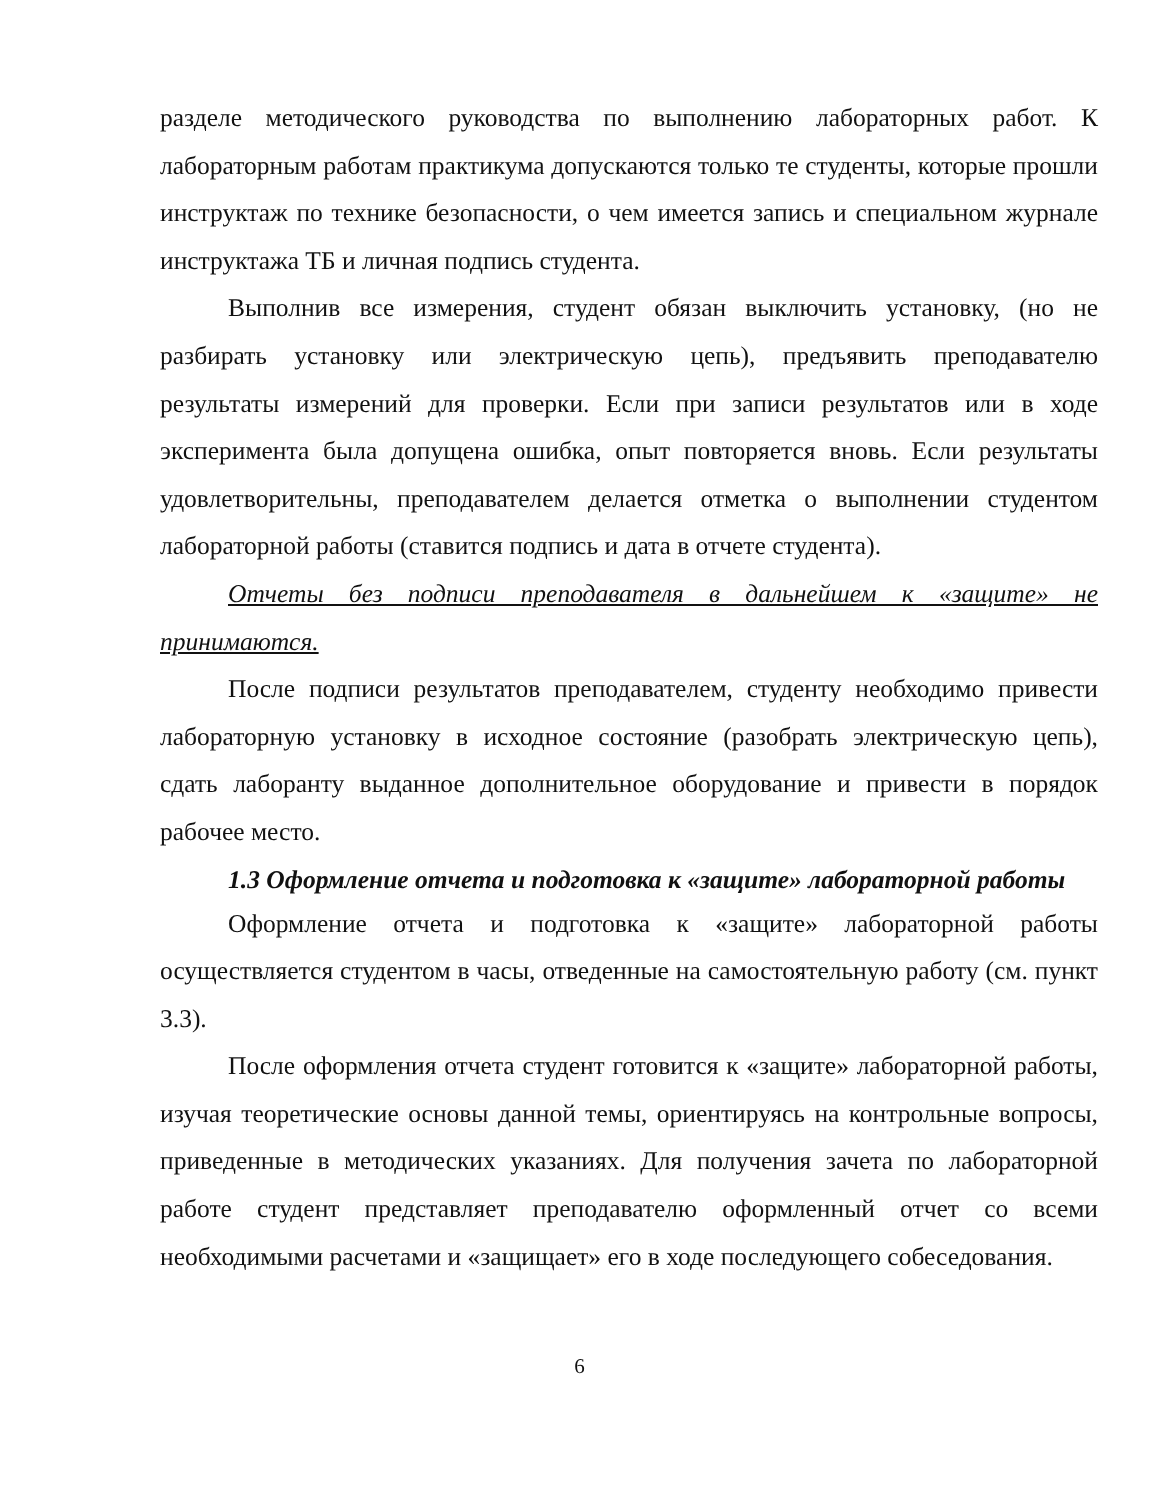разделе методического руководства по выполнению лабораторных работ. К лабораторным работам практикума допускаются только те студенты, которые прошли инструктаж по технике безопасности, о чем имеется запись и специальном журнале инструктажа ТБ и личная подпись студента.
Выполнив все измерения, студент обязан выключить установку, (но не разбирать установку или электрическую цепь), предъявить преподавателю результаты измерений для проверки. Если при записи результатов или в ходе эксперимента была допущена ошибка, опыт повторяется вновь. Если результаты удовлетворительны, преподавателем делается отметка о выполнении студентом лабораторной работы (ставится подпись и дата в отчете студента).
Отчеты без подписи преподавателя в дальнейшем к «защите» не принимаются.
После подписи результатов преподавателем, студенту необходимо привести лабораторную установку в исходное состояние (разобрать электрическую цепь), сдать лаборанту выданное дополнительное оборудование и привести в порядок рабочее место.
1.3 Оформление отчета и подготовка к «защите» лабораторной работы
Оформление отчета и подготовка к «защите» лабораторной работы осуществляется студентом в часы, отведенные на самостоятельную работу (см. пункт 3.3).
После оформления отчета студент готовится к «защите» лабораторной работы, изучая теоретические основы данной темы, ориентируясь на контрольные вопросы, приведенные в методических указаниях. Для получения зачета по лабораторной работе студент представляет преподавателю оформленный отчет со всеми необходимыми расчетами и «защищает» его в ходе последующего собеседования.
6